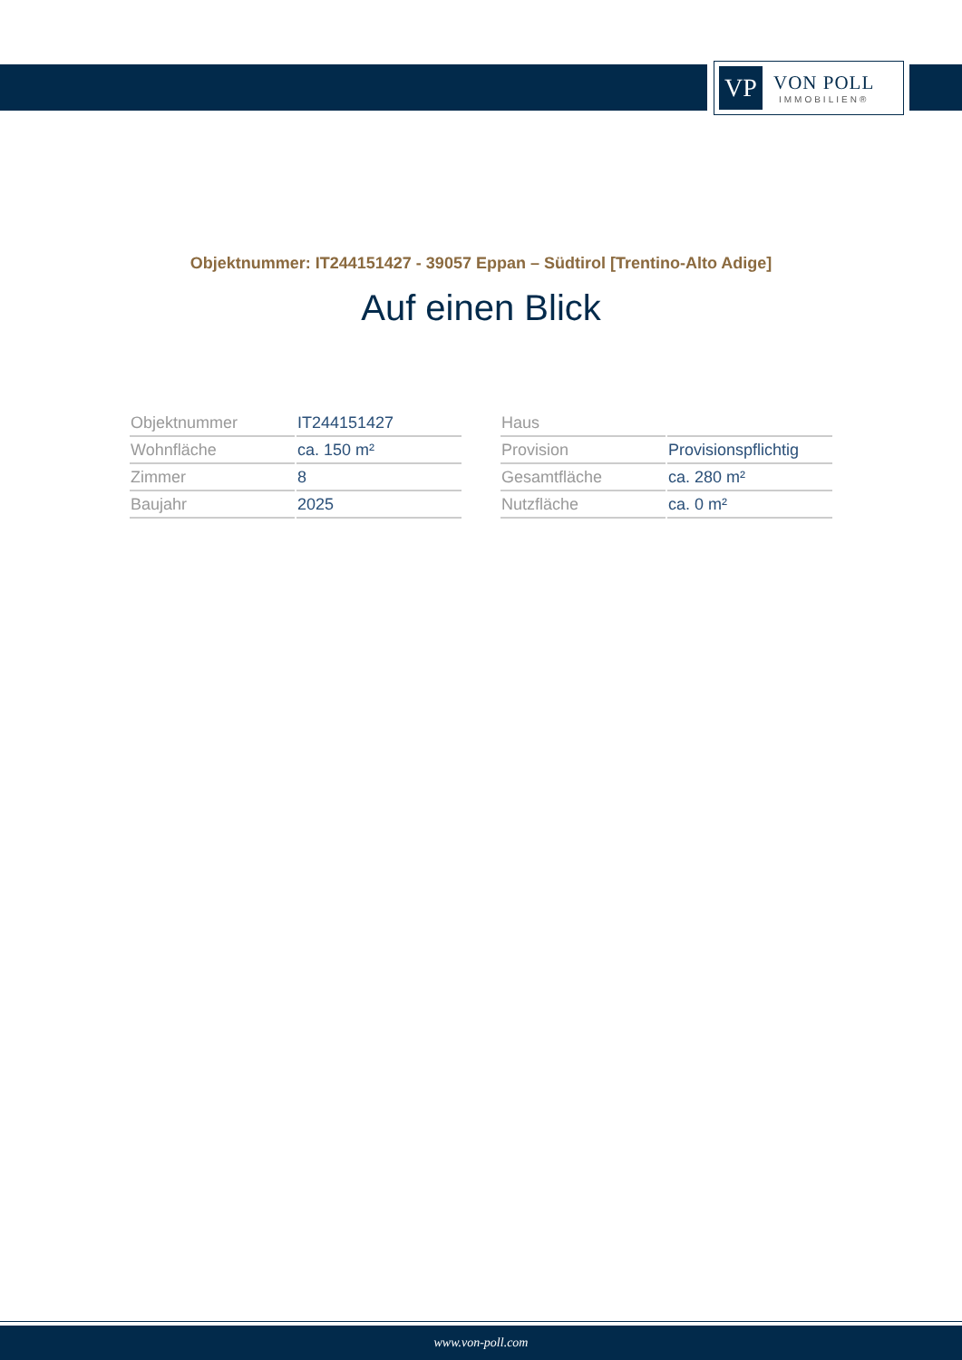VP
VON POLL
IMMOBILIEN®
Objektnummer: IT244151427 - 39057 Eppan – Südtirol [Trentino-Alto Adige]
Auf einen Blick
| Objektnummer | IT244151427 |
| Wohnfläche | ca. 150 m² |
| Zimmer | 8 |
| Baujahr | 2025 |
| Haus | |
| Provision | Provisionspflichtig |
| Gesamtfläche | ca. 280 m² |
| Nutzfläche | ca. 0 m² |
www.von-poll.com